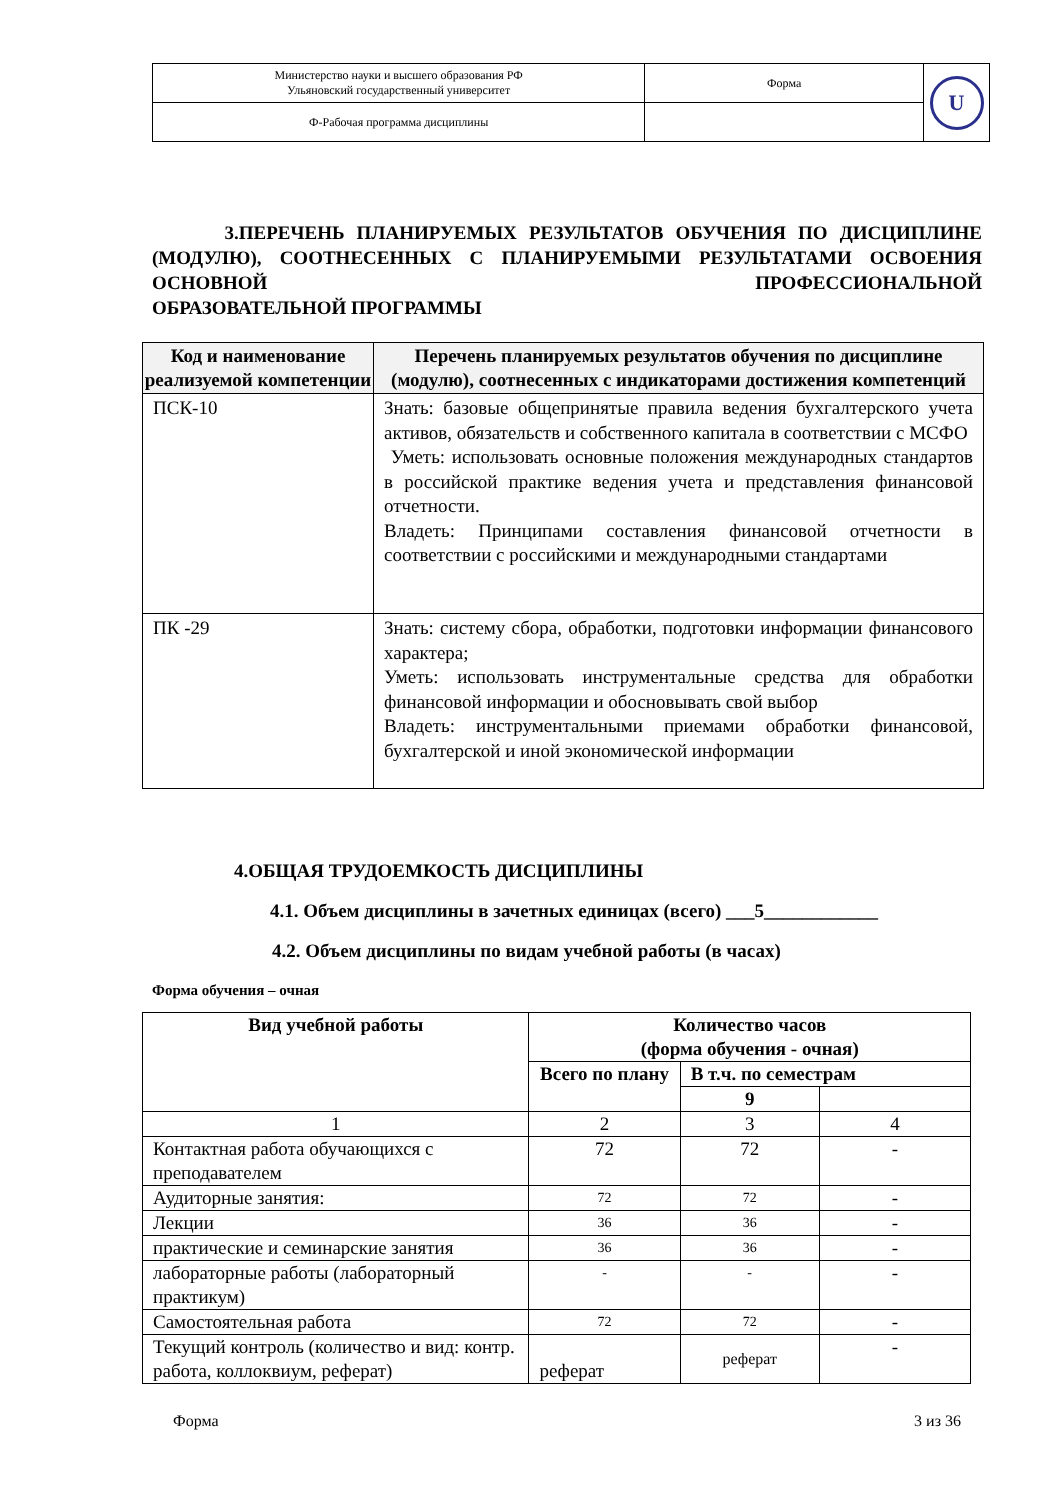| Министерство науки и высшего образования РФ Ульяновский государственный университет | Форма | U |
| Ф-Рабочая программа дисциплины | | |
3.ПЕРЕЧЕНЬ ПЛАНИРУЕМЫХ РЕЗУЛЬТАТОВ ОБУЧЕНИЯ ПО ДИСЦИПЛИНЕ (МОДУЛЮ), СООТНЕСЕННЫХ С ПЛАНИРУЕМЫМИ РЕЗУЛЬТАТАМИ ОСВОЕНИЯ ОСНОВНОЙ ПРОФЕССИОНАЛЬНОЙ
ОБРАЗОВАТЕЛЬНОЙ ПРОГРАММЫ
| Код и наименование реализуемой компетенции | Перечень планируемых результатов обучения по дисциплине (модулю), соотнесенных с индикаторами достижения компетенций |
| --- | --- |
| ПСК-10 | Знать: базовые общепринятые правила ведения бухгалтерского учета активов, обязательств и собственного капитала в соответствии с МСФО Уметь: использовать основные положения международных стандартов в российской практике ведения учета и представления финансовой отчетности. Владеть: Принципами составления финансовой отчетности в соответствии с российскими и международными стандартами |
| ПК -29 | Знать: систему сбора, обработки, подготовки информации финансового характера; Уметь: использовать инструментальные средства для обработки финансовой информации и обосновывать свой выбор Владеть: инструментальными приемами обработки финансовой, бухгалтерской и иной экономической информации |
4.ОБЩАЯ ТРУДОЕМКОСТЬ ДИСЦИПЛИНЫ
4.1. Объем дисциплины в зачетных единицах (всего) ___5____________
4.2. Объем дисциплины по видам учебной работы (в часах)
Форма обучения – очная
| Вид учебной работы | Количество часов (форма обучения - очная) | | |
| --- | --- | --- | --- |
| | Всего по плану | В т.ч. по семестрам | |
| | | 9 | |
| 1 | 2 | 3 | 4 |
| Контактная работа обучающихся с преподавателем | 72 | 72 | - |
| Аудиторные занятия: | 72 | 72 | - |
| Лекции | 36 | 36 | - |
| практические и семинарские занятия | 36 | 36 | - |
| лабораторные работы (лабораторный практикум) | - | - | - |
| Самостоятельная работа | 72 | 72 | - |
| Текущий контроль (количество и вид: контр. работа, коллоквиум, реферат) | реферат | реферат | - |
Форма 3 из 36